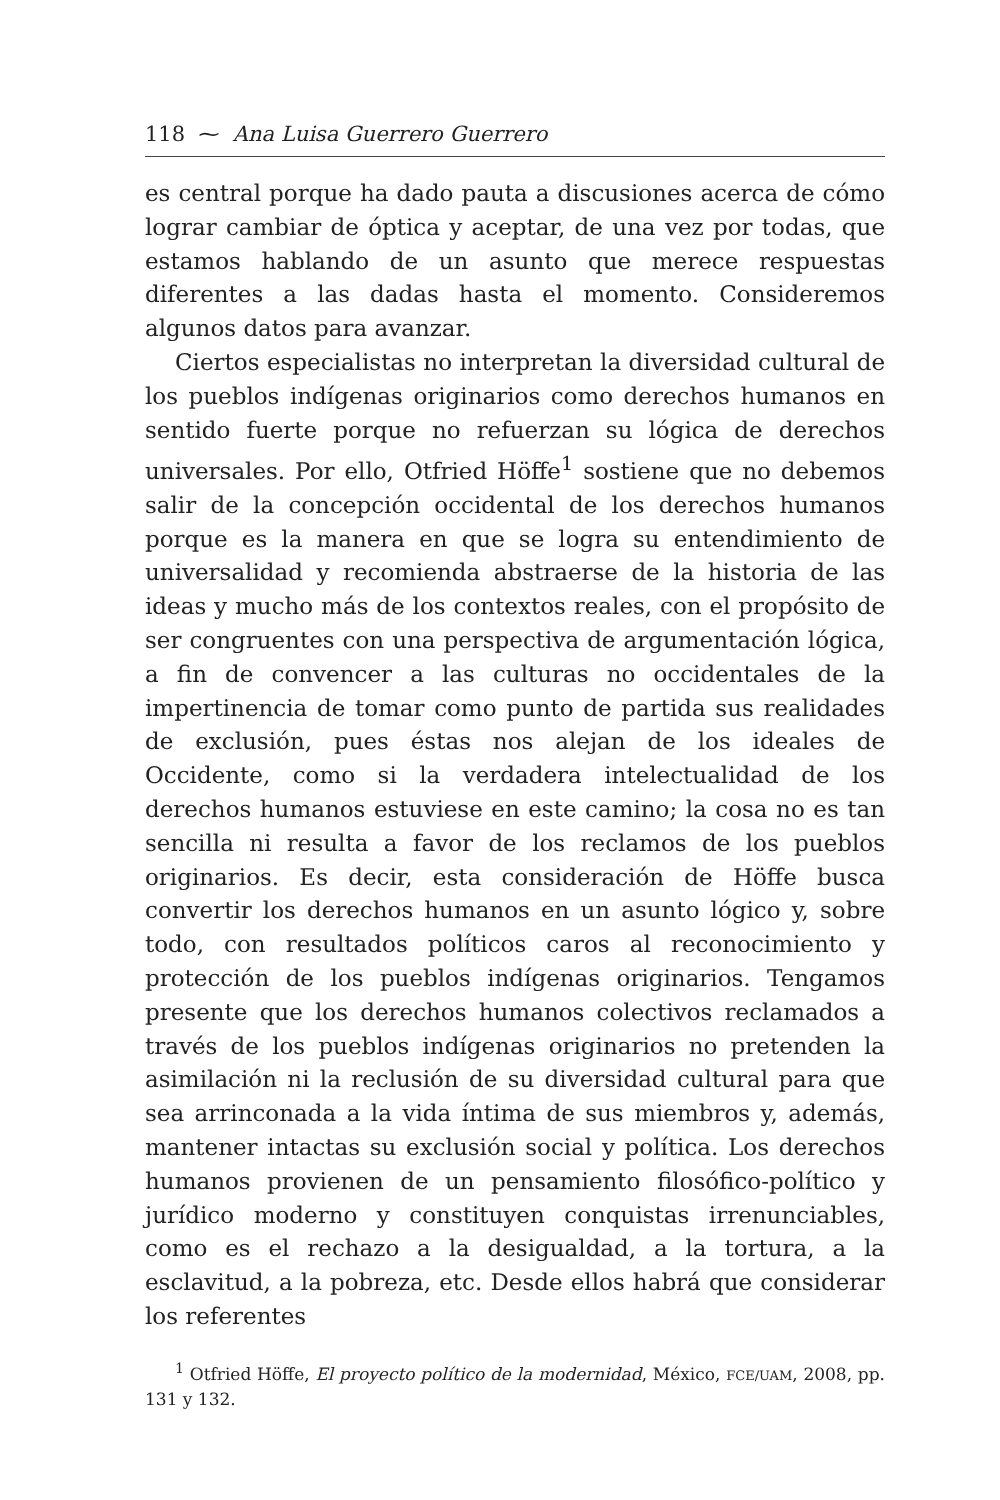118 ⁓ Ana Luisa Guerrero Guerrero
es central porque ha dado pauta a discusiones acerca de cómo lograr cambiar de óptica y aceptar, de una vez por todas, que estamos hablando de un asunto que merece respuestas diferentes a las dadas hasta el momento. Consideremos algunos datos para avanzar.
Ciertos especialistas no interpretan la diversidad cultural de los pueblos indígenas originarios como derechos humanos en sentido fuerte porque no refuerzan su lógica de derechos universales. Por ello, Otfried Höffe<sup>1</sup> sostiene que no debemos salir de la concepción occidental de los derechos humanos porque es la manera en que se logra su entendimiento de universalidad y recomienda abstraerse de la historia de las ideas y mucho más de los contextos reales, con el propósito de ser congruentes con una perspectiva de argumentación lógica, a fin de convencer a las culturas no occidentales de la impertinencia de tomar como punto de partida sus realidades de exclusión, pues éstas nos alejan de los ideales de Occidente, como si la verdadera intelectualidad de los derechos humanos estuviese en este camino; la cosa no es tan sencilla ni resulta a favor de los reclamos de los pueblos originarios. Es decir, esta consideración de Höffe busca convertir los derechos humanos en un asunto lógico y, sobre todo, con resultados políticos caros al reconocimiento y protección de los pueblos indígenas originarios. Tengamos presente que los derechos humanos colectivos reclamados a través de los pueblos indígenas originarios no pretenden la asimilación ni la reclusión de su diversidad cultural para que sea arrinconada a la vida íntima de sus miembros y, además, mantener intactas su exclusión social y política. Los derechos humanos provienen de un pensamiento filosófico-político y jurídico moderno y constituyen conquistas irrenunciables, como es el rechazo a la desigualdad, a la tortura, a la esclavitud, a la pobreza, etc. Desde ellos habrá que considerar los referentes
<sup>1</sup> Otfried Höffe, El proyecto político de la modernidad, México, FCE/UAM, 2008, pp. 131 y 132.